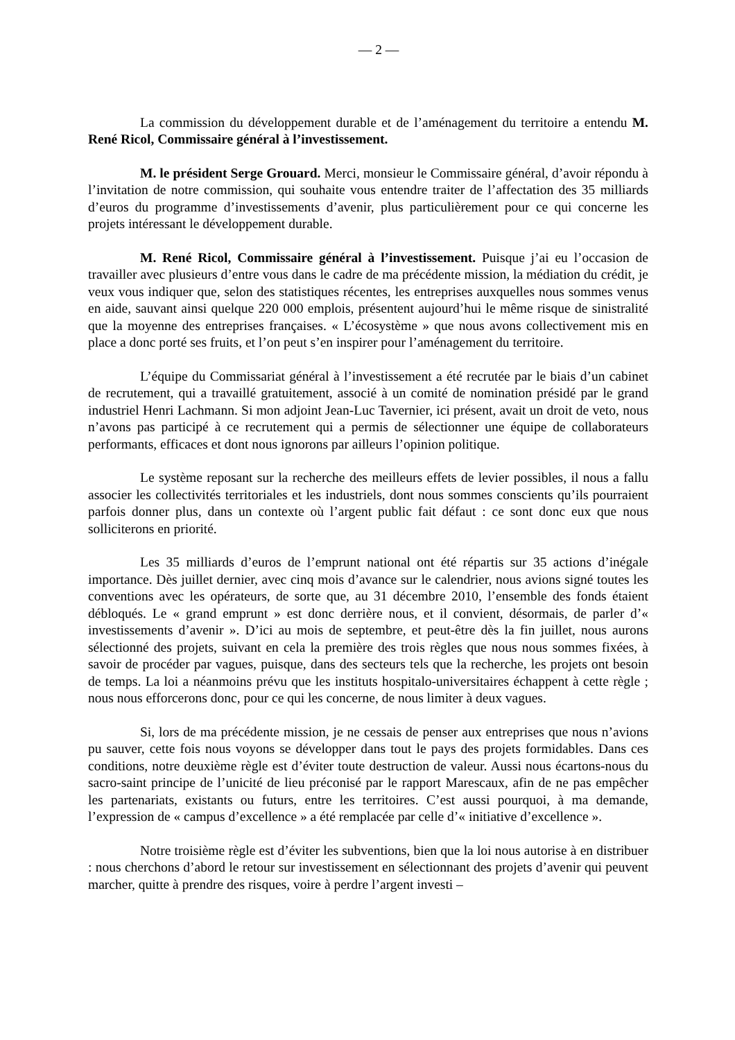— 2 —
La commission du développement durable et de l’aménagement du territoire a entendu M. René Ricol, Commissaire général à l’investissement.
M. le président Serge Grouard. Merci, monsieur le Commissaire général, d’avoir répondu à l’invitation de notre commission, qui souhaite vous entendre traiter de l’affectation des 35 milliards d’euros du programme d’investissements d’avenir, plus particulièrement pour ce qui concerne les projets intéressant le développement durable.
M. René Ricol, Commissaire général à l’investissement. Puisque j’ai eu l’occasion de travailler avec plusieurs d’entre vous dans le cadre de ma précédente mission, la médiation du crédit, je veux vous indiquer que, selon des statistiques récentes, les entreprises auxquelles nous sommes venus en aide, sauvant ainsi quelque 220 000 emplois, présentent aujourd’hui le même risque de sinistralité que la moyenne des entreprises françaises. « L’écosystème » que nous avons collectivement mis en place a donc porté ses fruits, et l’on peut s’en inspirer pour l’aménagement du territoire.
L’équipe du Commissariat général à l’investissement a été recrutée par le biais d’un cabinet de recrutement, qui a travaillé gratuitement, associé à un comité de nomination présidé par le grand industriel Henri Lachmann. Si mon adjoint Jean-Luc Tavernier, ici présent, avait un droit de veto, nous n’avons pas participé à ce recrutement qui a permis de sélectionner une équipe de collaborateurs performants, efficaces et dont nous ignorons par ailleurs l’opinion politique.
Le système reposant sur la recherche des meilleurs effets de levier possibles, il nous a fallu associer les collectivités territoriales et les industriels, dont nous sommes conscients qu’ils pourraient parfois donner plus, dans un contexte où l’argent public fait défaut : ce sont donc eux que nous solliciterons en priorité.
Les 35 milliards d’euros de l’emprunt national ont été répartis sur 35 actions d’inégale importance. Dès juillet dernier, avec cinq mois d’avance sur le calendrier, nous avions signé toutes les conventions avec les opérateurs, de sorte que, au 31 décembre 2010, l’ensemble des fonds étaient débloqués. Le « grand emprunt » est donc derrière nous, et il convient, désormais, de parler d’« investissements d’avenir ». D’ici au mois de septembre, et peut-être dès la fin juillet, nous aurons sélectionné des projets, suivant en cela la première des trois règles que nous nous sommes fixées, à savoir de procéder par vagues, puisque, dans des secteurs tels que la recherche, les projets ont besoin de temps. La loi a néanmoins prévu que les instituts hospitalo-universitaires échappent à cette règle ; nous nous efforcerons donc, pour ce qui les concerne, de nous limiter à deux vagues.
Si, lors de ma précédente mission, je ne cessais de penser aux entreprises que nous n’avions pu sauver, cette fois nous voyons se développer dans tout le pays des projets formidables. Dans ces conditions, notre deuxième règle est d’éviter toute destruction de valeur. Aussi nous écartons-nous du sacro-saint principe de l’unicité de lieu préconisé par le rapport Marescaux, afin de ne pas empêcher les partenariats, existants ou futurs, entre les territoires. C’est aussi pourquoi, à ma demande, l’expression de « campus d’excellence » a été remplacée par celle d’« initiative d’excellence ».
Notre troisième règle est d’éviter les subventions, bien que la loi nous autorise à en distribuer : nous cherchons d’abord le retour sur investissement en sélectionnant des projets d’avenir qui peuvent marcher, quitte à prendre des risques, voire à perdre l’argent investi –